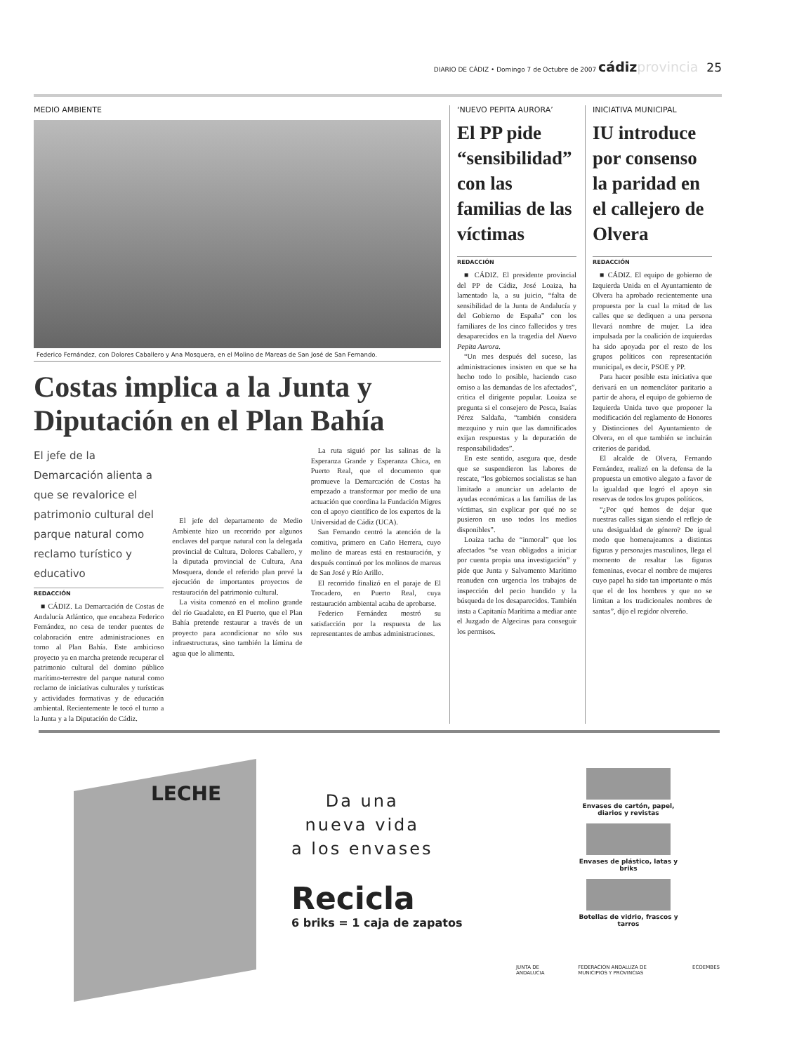DIARIO DE CÁDIZ • Domingo 7 de Octubre de 2007 cádiz provincia 25
MEDIO AMBIENTE
Federico Fernández, con Dolores Caballero y Ana Mosquera, en el Molino de Mareas de San José de San Fernando.
Costas implica a la Junta y Diputación en el Plan Bahía
El jefe de la Demarcación alienta a que se revalorice el patrimonio cultural del parque natural como reclamo turístico y educativo
REDACCIÓN
■ CÁDIZ. La Demarcación de Costas de Andalucía Atlántico, que encabeza Federico Fernández, no cesa de tender puentes de colaboración entre administraciones en torno al Plan Bahía. Este ambicioso proyecto ya en marcha pretende recuperar el patrimonio cultural del domino público marítimo-terrestre del parque natural como reclamo de iniciativas culturales y turísticas y actividades formativas y de educación ambiental. Recientemente le tocó el turno a la Junta y a la Diputación de Cádiz.
El jefe del departamento de Medio Ambiente hizo un recorrido por algunos enclaves del parque natural con la delegada provincial de Cultura, Dolores Caballero, y la diputada provincial de Cultura, Ana Mosquera, donde el referido plan prevé la ejecución de importantes proyectos de restauración del patrimonio cultural.
La visita comenzó en el molino grande del río Guadalete, en El Puerto, que el Plan Bahía pretende restaurar a través de un proyecto para acondicionar no sólo sus infraestructuras, sino también la lámina de agua que lo alimenta.
La ruta siguió por las salinas de la Esperanza Grande y Esperanza Chica, en Puerto Real, que el documento que promueve la Demarcación de Costas ha empezado a transformar por medio de una actuación que coordina la Fundación Migres con el apoyo científico de los expertos de la Universidad de Cádiz (UCA).
San Fernando centró la atención de la comitiva, primero en Caño Herrera, cuyo molino de mareas está en restauración, y después continuó por los molinos de mareas de San José y Río Arillo.
El recorrido finalizó en el paraje de El Trocadero, en Puerto Real, cuya restauración ambiental acaba de aprobarse.
Federico Fernández mostró su satisfacción por la respuesta de las representantes de ambas administraciones.
‘NUEVO PEPITA AURORA’
El PP pide “sensibilidad” con las familias de las víctimas
REDACCIÓN
■ CÁDIZ. El presidente provincial del PP de Cádiz, José Loaiza, ha lamentado la, a su juicio, “falta de sensibilidad de la Junta de Andalucía y del Gobierno de España” con los familiares de los cinco fallecidos y tres desaparecidos en la tragedia del Nuevo Pepita Aurora.
“Un mes después del suceso, las administraciones insisten en que se ha hecho todo lo posible, haciendo caso omiso a las demandas de los afectados”, critica el dirigente popular. Loaiza se pregunta si el consejero de Pesca, Isaías Pérez Saldaña, “también considera mezquino y ruin que las damnificados exijan respuestas y la depuración de responsabilidades”.
En este sentido, asegura que, desde que se suspendieron las labores de rescate, “los gobiernos socialistas se han limitado a anunciar un adelanto de ayudas económicas a las familias de las víctimas, sin explicar por qué no se pusieron en uso todos los medios disponibles”.
Loaiza tacha de “inmoral” que los afectados “se vean obligados a iniciar por cuenta propia una investigación” y pide que Junta y Salvamento Marítimo reanuden con urgencia los trabajos de inspección del pecio hundido y la búsqueda de los desaparecidos. También insta a Capitanía Marítima a mediar ante el Juzgado de Algeciras para conseguir los permisos.
INICIATIVA MUNICIPAL
IU introduce por consenso la paridad en el callejero de Olvera
REDACCIÓN
■ CÁDIZ. El equipo de gobierno de Izquierda Unida en el Ayuntamiento de Olvera ha aprobado recientemente una propuesta por la cual la mitad de las calles que se dediquen a una persona llevará nombre de mujer. La idea impulsada por la coalición de izquierdas ha sido apoyada por el resto de los grupos políticos con representación municipal, es decir, PSOE y PP.
Para hacer posible esta iniciativa que derivará en un nomenclátor paritario a partir de ahora, el equipo de gobierno de Izquierda Unida tuvo que proponer la modificación del reglamento de Honores y Distinciones del Ayuntamiento de Olvera, en el que también se incluirán criterios de paridad.
El alcalde de Olvera, Fernando Fernández, realizó en la defensa de la propuesta un emotivo alegato a favor de la igualdad que logró el apoyo sin reservas de todos los grupos políticos.
“¿Por qué hemos de dejar que nuestras calles sigan siendo el reflejo de una desigualdad de género? De igual modo que homenajeamos a distintas figuras y personajes masculinos, llega el momento de resaltar las figuras femeninas, evocar el nombre de mujeres cuyo papel ha sido tan importante o más que el de los hombres y que no se limitan a los tradicionales nombres de santas”, dijo el regidor olvereño.
LECHE
Da una
nueva vida
a los envases
Recicla
6 briks = 1 caja de zapatos
Envases de cartón, papel, diarios y revistas
Envases de plástico, latas y briks
Botellas de vidrio, frascos y tarros
JUNTA DE ANDALUCIA FEDERACION ANDALUZA DE MUNICIPIOS Y PROVINCIAS ECOEMBES